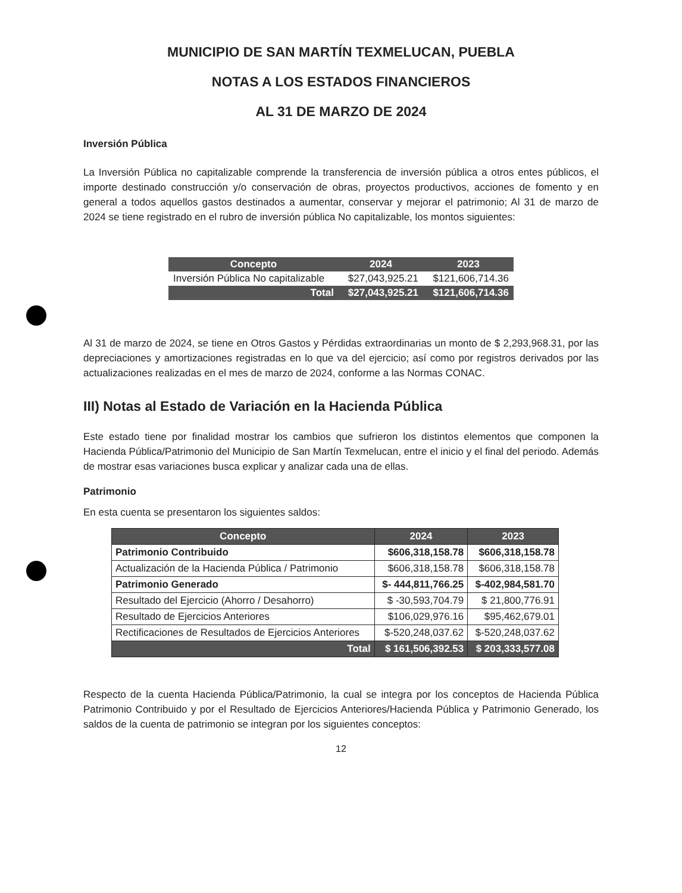MUNICIPIO DE SAN MARTÍN TEXMELUCAN, PUEBLA
NOTAS A LOS ESTADOS FINANCIEROS
AL 31 DE MARZO DE 2024
Inversión Pública
La Inversión Pública no capitalizable comprende la transferencia de inversión pública a otros entes públicos, el importe destinado construcción y/o conservación de obras, proyectos productivos, acciones de fomento y en general a todos aquellos gastos destinados a aumentar, conservar y mejorar el patrimonio; Al 31 de marzo de 2024 se tiene registrado en el rubro de inversión pública No capitalizable, los montos siguientes:
| Concepto | 2024 | 2023 |
| --- | --- | --- |
| Inversión Pública No capitalizable | $27,043,925.21 | $121,606,714.36 |
| Total | $27,043,925.21 | $121,606,714.36 |
Al 31 de marzo de 2024, se tiene en Otros Gastos y Pérdidas extraordinarias un monto de $ 2,293,968.31, por las depreciaciones y amortizaciones registradas en lo que va del ejercicio; así como por registros derivados por las actualizaciones realizadas en el mes de marzo de 2024, conforme a las Normas CONAC.
III) Notas al Estado de Variación en la Hacienda Pública
Este estado tiene por finalidad mostrar los cambios que sufrieron los distintos elementos que componen la Hacienda Pública/Patrimonio del Municipio de San Martín Texmelucan, entre el inicio y el final del periodo. Además de mostrar esas variaciones busca explicar y analizar cada una de ellas.
Patrimonio
En esta cuenta se presentaron los siguientes saldos:
| Concepto | 2024 | 2023 |
| --- | --- | --- |
| Patrimonio Contribuido | $606,318,158.78 | $606,318,158.78 |
| Actualización de la Hacienda Pública / Patrimonio | $606,318,158.78 | $606,318,158.78 |
| Patrimonio Generado | $- 444,811,766.25 | $-402,984,581.70 |
| Resultado del Ejercicio (Ahorro / Desahorro) | $ -30,593,704.79 | $ 21,800,776.91 |
| Resultado de Ejercicios Anteriores | $106,029,976.16 | $95,462,679.01 |
| Rectificaciones de Resultados de Ejercicios Anteriores | $-520,248,037.62 | $-520,248,037.62 |
| Total | $ 161,506,392.53 | $ 203,333,577.08 |
Respecto de la cuenta Hacienda Pública/Patrimonio, la cual se integra por los conceptos de Hacienda Pública Patrimonio Contribuido y por el Resultado de Ejercicios Anteriores/Hacienda Pública y Patrimonio Generado, los saldos de la cuenta de patrimonio se integran por los siguientes conceptos:
12